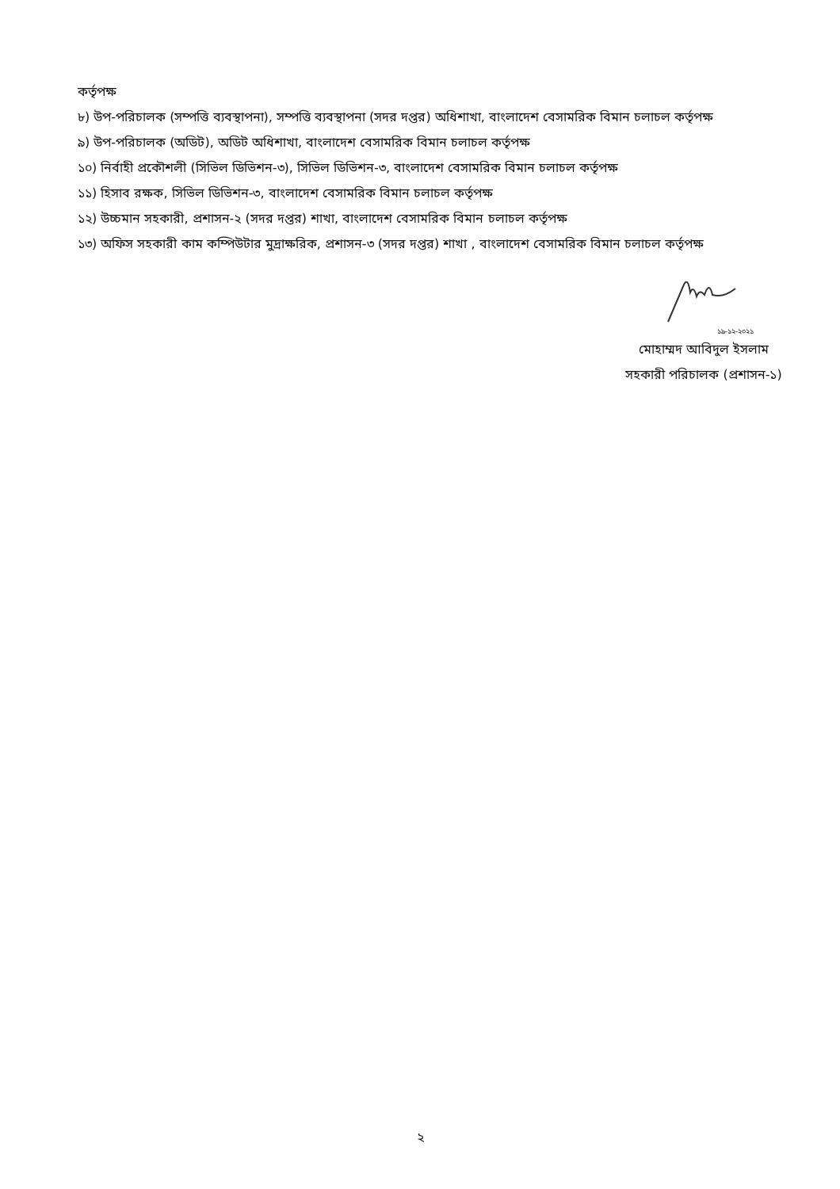কর্তৃপক্ষ
৮) উপ-পরিচালক (সম্পত্তি ব্যবস্থাপনা), সম্পত্তি ব্যবস্থাপনা (সদর দপ্তর) অধিশাখা, বাংলাদেশ বেসামরিক বিমান চলাচল কর্তৃপক্ষ
৯) উপ-পরিচালক (অডিট), অডিট অধিশাখা, বাংলাদেশ বেসামরিক বিমান চলাচল কর্তৃপক্ষ
১০) নির্বাহী প্রকৌশলী (সিভিল ডিভিশন-৩), সিভিল ডিভিশন-৩, বাংলাদেশ বেসামরিক বিমান চলাচল কর্তৃপক্ষ
১১) হিসাব রক্ষক, সিভিল ডিভিশন-৩, বাংলাদেশ বেসামরিক বিমান চলাচল কর্তৃপক্ষ
১২) উচ্চমান সহকারী, প্রশাসন-২ (সদর দপ্তর) শাখা, বাংলাদেশ বেসামরিক বিমান চলাচল কর্তৃপক্ষ
১৩) অফিস সহকারী কাম কম্পিউটার মুদ্রাক্ষরিক, প্রশাসন-৩ (সদর দপ্তর) শাখা , বাংলাদেশ বেসামরিক বিমান চলাচল কর্তৃপক্ষ
১৯-১২-২০২১
মোহাম্মদ আবিদুল ইসলাম
সহকারী পরিচালক (প্রশাসন-১)
২